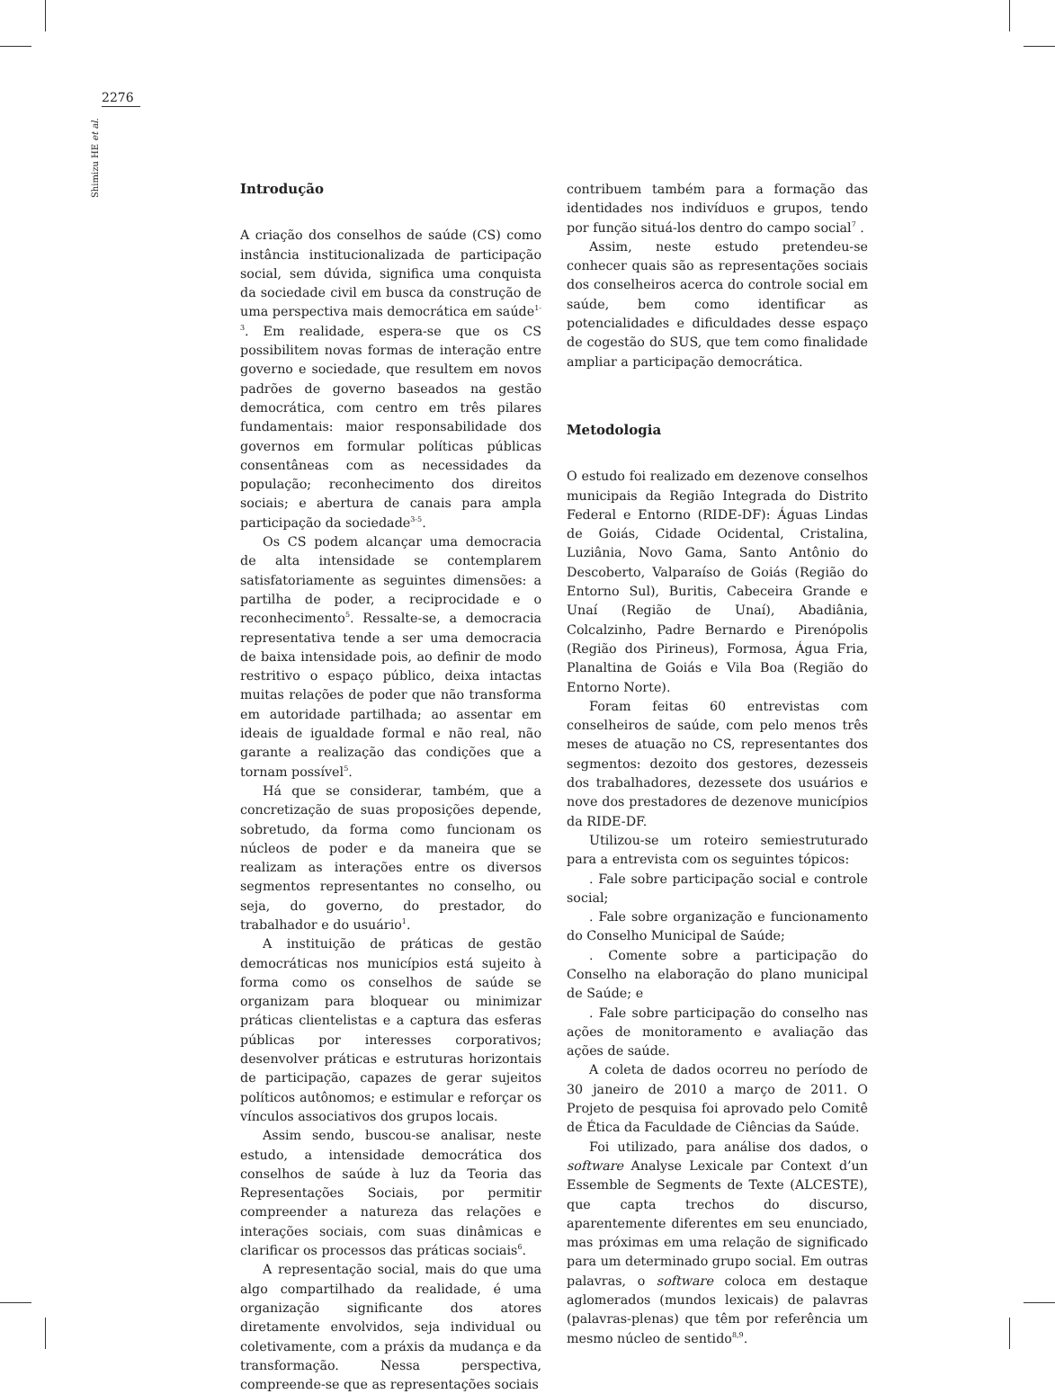2276
Shimizu HE et al.
Introdução
A criação dos conselhos de saúde (CS) como instância institucionalizada de participação social, sem dúvida, significa uma conquista da sociedade civil em busca da construção de uma perspectiva mais democrática em saúde<sup>1-3</sup>. Em realidade, espera-se que os CS possibilitem novas formas de interação entre governo e sociedade, que resultem em novos padrões de governo baseados na gestão democrática, com centro em três pilares fundamentais: maior responsabilidade dos governos em formular políticas públicas consentâneas com as necessidades da população; reconhecimento dos direitos sociais; e abertura de canais para ampla participação da sociedade<sup>3-5</sup>.
Os CS podem alcançar uma democracia de alta intensidade se contemplarem satisfatoriamente as seguintes dimensões: a partilha de poder, a reciprocidade e o reconhecimento<sup>5</sup>. Ressalte-se, a democracia representativa tende a ser uma democracia de baixa intensidade pois, ao definir de modo restritivo o espaço público, deixa intactas muitas relações de poder que não transforma em autoridade partilhada; ao assentar em ideais de igualdade formal e não real, não garante a realização das condições que a tornam possível<sup>5</sup>.
Há que se considerar, também, que a concretização de suas proposições depende, sobretudo, da forma como funcionam os núcleos de poder e da maneira que se realizam as interações entre os diversos segmentos representantes no conselho, ou seja, do governo, do prestador, do trabalhador e do usuário<sup>1</sup>.
A instituição de práticas de gestão democráticas nos municípios está sujeito à forma como os conselhos de saúde se organizam para bloquear ou minimizar práticas clientelistas e a captura das esferas públicas por interesses corporativos; desenvolver práticas e estruturas horizontais de participação, capazes de gerar sujeitos políticos autônomos; e estimular e reforçar os vínculos associativos dos grupos locais.
Assim sendo, buscou-se analisar, neste estudo, a intensidade democrática dos conselhos de saúde à luz da Teoria das Representações Sociais, por permitir compreender a natureza das relações e interações sociais, com suas dinâmicas e clarificar os processos das práticas sociais<sup>6</sup>.
A representação social, mais do que uma algo compartilhado da realidade, é uma organização significante dos atores diretamente envolvidos, seja individual ou coletivamente, com a práxis da mudança e da transformação. Nessa perspectiva, compreende-se que as representações sociais
contribuem também para a formação das identidades nos indivíduos e grupos, tendo por função situá-los dentro do campo social<sup>7</sup> .
Assim, neste estudo pretendeu-se conhecer quais são as representações sociais dos conselheiros acerca do controle social em saúde, bem como identificar as potencialidades e dificuldades desse espaço de cogestão do SUS, que tem como finalidade ampliar a participação democrática.
Metodologia
O estudo foi realizado em dezenove conselhos municipais da Região Integrada do Distrito Federal e Entorno (RIDE-DF): Águas Lindas de Goiás, Cidade Ocidental, Cristalina, Luziânia, Novo Gama, Santo Antônio do Descoberto, Valparaíso de Goiás (Região do Entorno Sul), Buritis, Cabeceira Grande e Unaí (Região de Unaí), Abadiânia, Colcalzinho, Padre Bernardo e Pirenópolis (Região dos Pirineus), Formosa, Água Fria, Planaltina de Goiás e Vila Boa (Região do Entorno Norte).
Foram feitas 60 entrevistas com conselheiros de saúde, com pelo menos três meses de atuação no CS, representantes dos segmentos: dezoito dos gestores, dezesseis dos trabalhadores, dezessete dos usuários e nove dos prestadores de dezenove municípios da RIDE-DF.
Utilizou-se um roteiro semiestruturado para a entrevista com os seguintes tópicos:
. Fale sobre participação social e controle social;
. Fale sobre organização e funcionamento do Conselho Municipal de Saúde;
. Comente sobre a participação do Conselho na elaboração do plano municipal de Saúde; e
. Fale sobre participação do conselho nas ações de monitoramento e avaliação das ações de saúde.
A coleta de dados ocorreu no período de 30 janeiro de 2010 a março de 2011. O Projeto de pesquisa foi aprovado pelo Comitê de Ética da Faculdade de Ciências da Saúde.
Foi utilizado, para análise dos dados, o software Analyse Lexicale par Context d’un Essemble de Segments de Texte (ALCESTE), que capta trechos do discurso, aparentemente diferentes em seu enunciado, mas próximas em uma relação de significado para um determinado grupo social. Em outras palavras, o software coloca em destaque aglomerados (mundos lexicais) de palavras (palavras-plenas) que têm por referência um mesmo núcleo de sentido<sup>8,9</sup>.